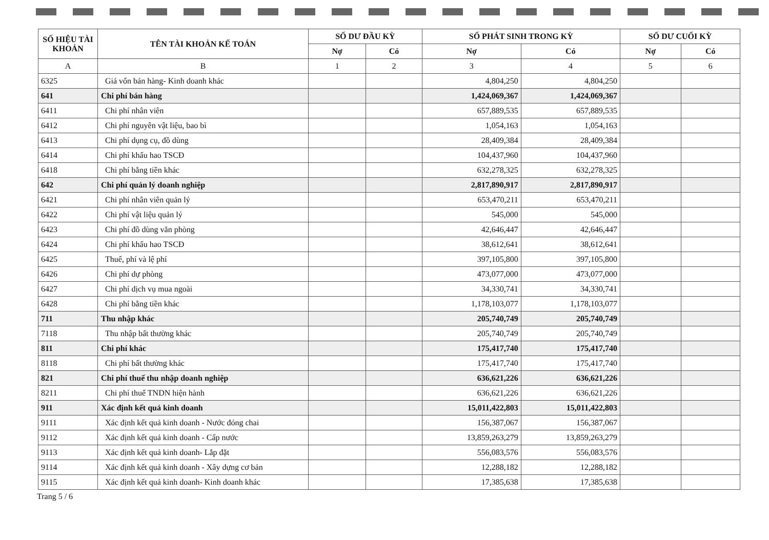| SỐ HIỆU TÀI KHOẢN | TÊN TÀI KHOẢN KẾ TOÁN | SỐ DƯ ĐẦU KỲ | | SỐ PHÁT SINH TRONG KỲ | | SỐ DƯ CUỐI KỲ | |
| --- | --- | --- | --- | --- | --- | --- | --- |
| | | Nợ | Có | Nợ | Có | Nợ | Có |
| A | B | 1 | 2 | 3 | 4 | 5 | 6 |
| 6325 | Giá vốn bán hàng- Kinh doanh khác | | | 4,804,250 | 4,804,250 | | |
| 641 | Chi phí bán hàng | | | 1,424,069,367 | 1,424,069,367 | | |
| 6411 | Chi phí nhân viên | | | 657,889,535 | 657,889,535 | | |
| 6412 | Chi phí nguyên vật liệu, bao bì | | | 1,054,163 | 1,054,163 | | |
| 6413 | Chi phí dụng cụ, đồ dùng | | | 28,409,384 | 28,409,384 | | |
| 6414 | Chi phí khấu hao TSCĐ | | | 104,437,960 | 104,437,960 | | |
| 6418 | Chi phí bằng tiền khác | | | 632,278,325 | 632,278,325 | | |
| 642 | Chi phí quản lý doanh nghiệp | | | 2,817,890,917 | 2,817,890,917 | | |
| 6421 | Chi phí nhân viên quản lý | | | 653,470,211 | 653,470,211 | | |
| 6422 | Chi phí vật liệu quản lý | | | 545,000 | 545,000 | | |
| 6423 | Chi phí đồ dùng văn phòng | | | 42,646,447 | 42,646,447 | | |
| 6424 | Chi phí khấu hao TSCĐ | | | 38,612,641 | 38,612,641 | | |
| 6425 | Thuế, phí và lệ phí | | | 397,105,800 | 397,105,800 | | |
| 6426 | Chi phí dự phòng | | | 473,077,000 | 473,077,000 | | |
| 6427 | Chi phí dịch vụ mua ngoài | | | 34,330,741 | 34,330,741 | | |
| 6428 | Chi phí bằng tiền khác | | | 1,178,103,077 | 1,178,103,077 | | |
| 711 | Thu nhập khác | | | 205,740,749 | 205,740,749 | | |
| 7118 | Thu nhập bất thường khác | | | 205,740,749 | 205,740,749 | | |
| 811 | Chi phí khác | | | 175,417,740 | 175,417,740 | | |
| 8118 | Chi phí bất thường khác | | | 175,417,740 | 175,417,740 | | |
| 821 | Chi phí thuế thu nhập doanh nghiệp | | | 636,621,226 | 636,621,226 | | |
| 8211 | Chi phí thuế TNDN hiện hành | | | 636,621,226 | 636,621,226 | | |
| 911 | Xác định kết quả kinh doanh | | | 15,011,422,803 | 15,011,422,803 | | |
| 9111 | Xác định kết quả kinh doanh - Nước đóng chai | | | 156,387,067 | 156,387,067 | | |
| 9112 | Xác định kết quả kinh doanh - Cấp nước | | | 13,859,263,279 | 13,859,263,279 | | |
| 9113 | Xác định kết quả kinh doanh- Lắp đặt | | | 556,083,576 | 556,083,576 | | |
| 9114 | Xác định kết quả kinh doanh - Xây dựng cơ bản | | | 12,288,182 | 12,288,182 | | |
| 9115 | Xác định kết quả kinh doanh- Kinh doanh khác | | | 17,385,638 | 17,385,638 | | |
Trang 5 / 6